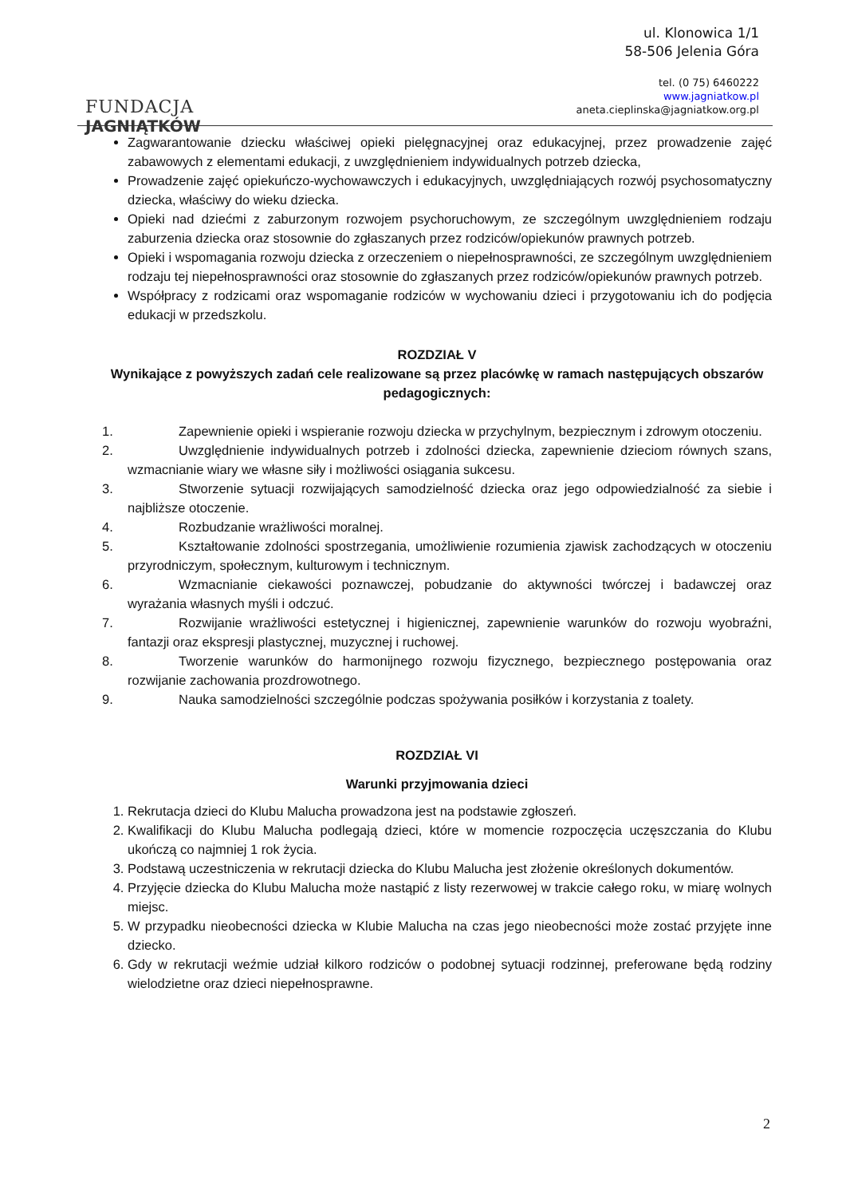FUNDACJA
JAGNIĄTKÓW
ul. Klonowica 1/1
58-506 Jelenia Góra
tel. (0 75) 6460222
www.jagniatkow.pl
aneta.cieplinska@jagniatkow.org.pl
Zagwarantowanie dziecku właściwej opieki pielęgnacyjnej oraz edukacyjnej, przez prowadzenie zajęć zabawowych z elementami edukacji, z uwzględnieniem indywidualnych potrzeb dziecka,
Prowadzenie zajęć opiekuńczo-wychowawczych i edukacyjnych, uwzględniających rozwój psychosomatyczny dziecka, właściwy do wieku dziecka.
Opieki nad dziećmi z zaburzonym rozwojem psychoruchowym, ze szczególnym uwzględnieniem rodzaju zaburzenia dziecka oraz stosownie do zgłaszanych przez rodziców/opiekunów prawnych potrzeb.
Opieki i wspomagania rozwoju dziecka z orzeczeniem o niepełnosprawności, ze szczególnym uwzględnieniem rodzaju tej niepełnosprawności oraz stosownie do zgłaszanych przez rodziców/opiekunów prawnych potrzeb.
Współpracy z rodzicami oraz wspomaganie rodziców w wychowaniu dzieci i przygotowaniu ich do podjęcia edukacji w przedszkolu.
ROZDZIAŁ V
Wynikające z powyższych zadań cele realizowane są przez placówkę w ramach następujących obszarów pedagogicznych:
1. Zapewnienie opieki i wspieranie rozwoju dziecka w przychylnym, bezpiecznym i zdrowym otoczeniu.
2. Uwzględnienie indywidualnych potrzeb i zdolności dziecka, zapewnienie dzieciom równych szans, wzmacnianie wiary we własne siły i możliwości osiągania sukcesu.
3. Stworzenie sytuacji rozwijających samodzielność dziecka oraz jego odpowiedzialność za siebie i najbliższe otoczenie.
4. Rozbudzanie wrażliwości moralnej.
5. Kształtowanie zdolności spostrzegania, umożliwienie rozumienia zjawisk zachodzących w otoczeniu przyrodniczym, społecznym, kulturowym i technicznym.
6. Wzmacnianie ciekawości poznawczej, pobudzanie do aktywności twórczej i badawczej oraz wyrażania własnych myśli i odczuć.
7. Rozwijanie wrażliwości estetycznej i higienicznej, zapewnienie warunków do rozwoju wyobraźni, fantazji oraz ekspresji plastycznej, muzycznej i ruchowej.
8. Tworzenie warunków do harmonijnego rozwoju fizycznego, bezpiecznego postępowania oraz rozwijanie zachowania prozdrowotnego.
9. Nauka samodzielności szczególnie podczas spożywania posiłków i korzystania z toalety.
ROZDZIAŁ VI
Warunki przyjmowania dzieci
1. Rekrutacja dzieci do Klubu Malucha prowadzona jest na podstawie zgłoszeń.
2. Kwalifikacji do Klubu Malucha podlegają dzieci, które w momencie rozpoczęcia uczęszczania do Klubu ukończą co najmniej 1 rok życia.
3. Podstawą uczestniczenia w rekrutacji dziecka do Klubu Malucha jest złożenie określonych dokumentów.
4. Przyjęcie dziecka do Klubu Malucha może nastąpić z listy rezerwowej w trakcie całego roku, w miarę wolnych miejsc.
5. W przypadku nieobecności dziecka w Klubie Malucha na czas jego nieobecności może zostać przyjęte inne dziecko.
6. Gdy w rekrutacji weźmie udział kilkoro rodziców o podobnej sytuacji rodzinnej, preferowane będą rodziny wielodzietne oraz dzieci niepełnosprawne.
2